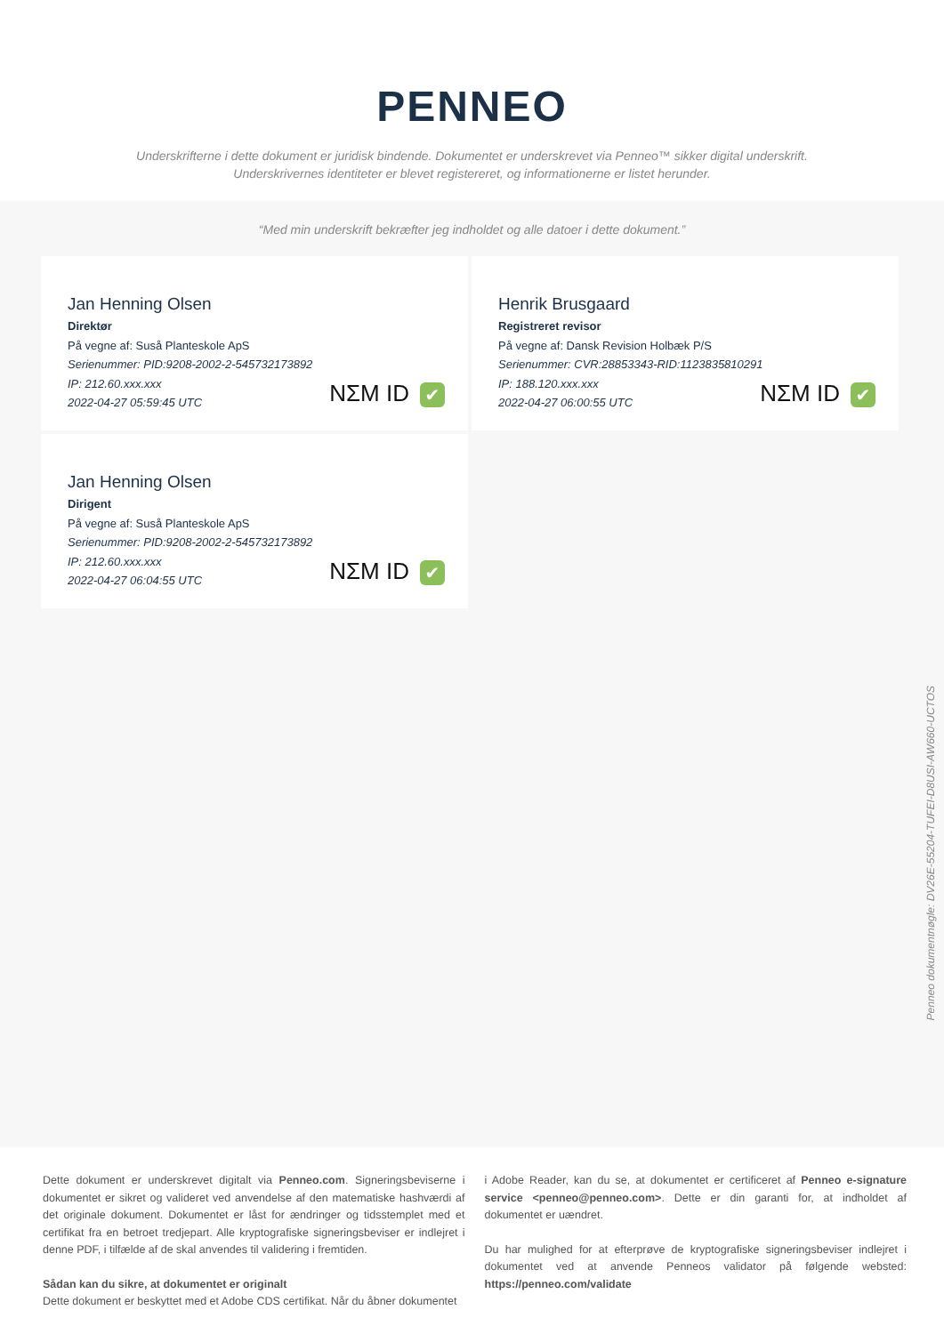PENNEO
Underskrifterne i dette dokument er juridisk bindende. Dokumentet er underskrevet via Penneo™ sikker digital underskrift.
Underskrivernes identiteter er blevet registereret, og informationerne er listet herunder.
“Med min underskrift bekræfter jeg indholdet og alle datoer i dette dokument.”
Jan Henning Olsen
Direktør
På vegne af: Suså Planteskole ApS
Serienummer: PID:9208-2002-2-545732173892
IP: 212.60.xxx.xxx
2022-04-27 05:59:45 UTC
NΣM ID ✔
Henrik Brusgaard
Registreret revisor
På vegne af: Dansk Revision Holbæk P/S
Serienummer: CVR:28853343-RID:1123835810291
IP: 188.120.xxx.xxx
2022-04-27 06:00:55 UTC
NΣM ID ✔
Jan Henning Olsen
Dirigent
På vegne af: Suså Planteskole ApS
Serienummer: PID:9208-2002-2-545732173892
IP: 212.60.xxx.xxx
2022-04-27 06:04:55 UTC
NΣM ID ✔
Penneo dokumentnøgle: DV26E-55204-TUFEI-D8USI-AW660-UCTOS
Dette dokument er underskrevet digitalt via Penneo.com. Signeringsbeviserne i dokumentet er sikret og valideret ved anvendelse af den matematiske hashværdi af det originale dokument. Dokumentet er låst for ændringer og tidsstemplet med et certifikat fra en betroet tredjepart. Alle kryptografiske signeringsbeviser er indlejret i denne PDF, i tilfælde af de skal anvendes til validering i fremtiden.
Sådan kan du sikre, at dokumentet er originalt
Dette dokument er beskyttet med et Adobe CDS certifikat. Når du åbner dokumentet
i Adobe Reader, kan du se, at dokumentet er certificeret af Penneo e-signature service <penneo@penneo.com>. Dette er din garanti for, at indholdet af dokumentet er uændret.
Du har mulighed for at efterprøve de kryptografiske signeringsbeviser indlejret i dokumentet ved at anvende Penneos validator på følgende websted: https://penneo.com/validate